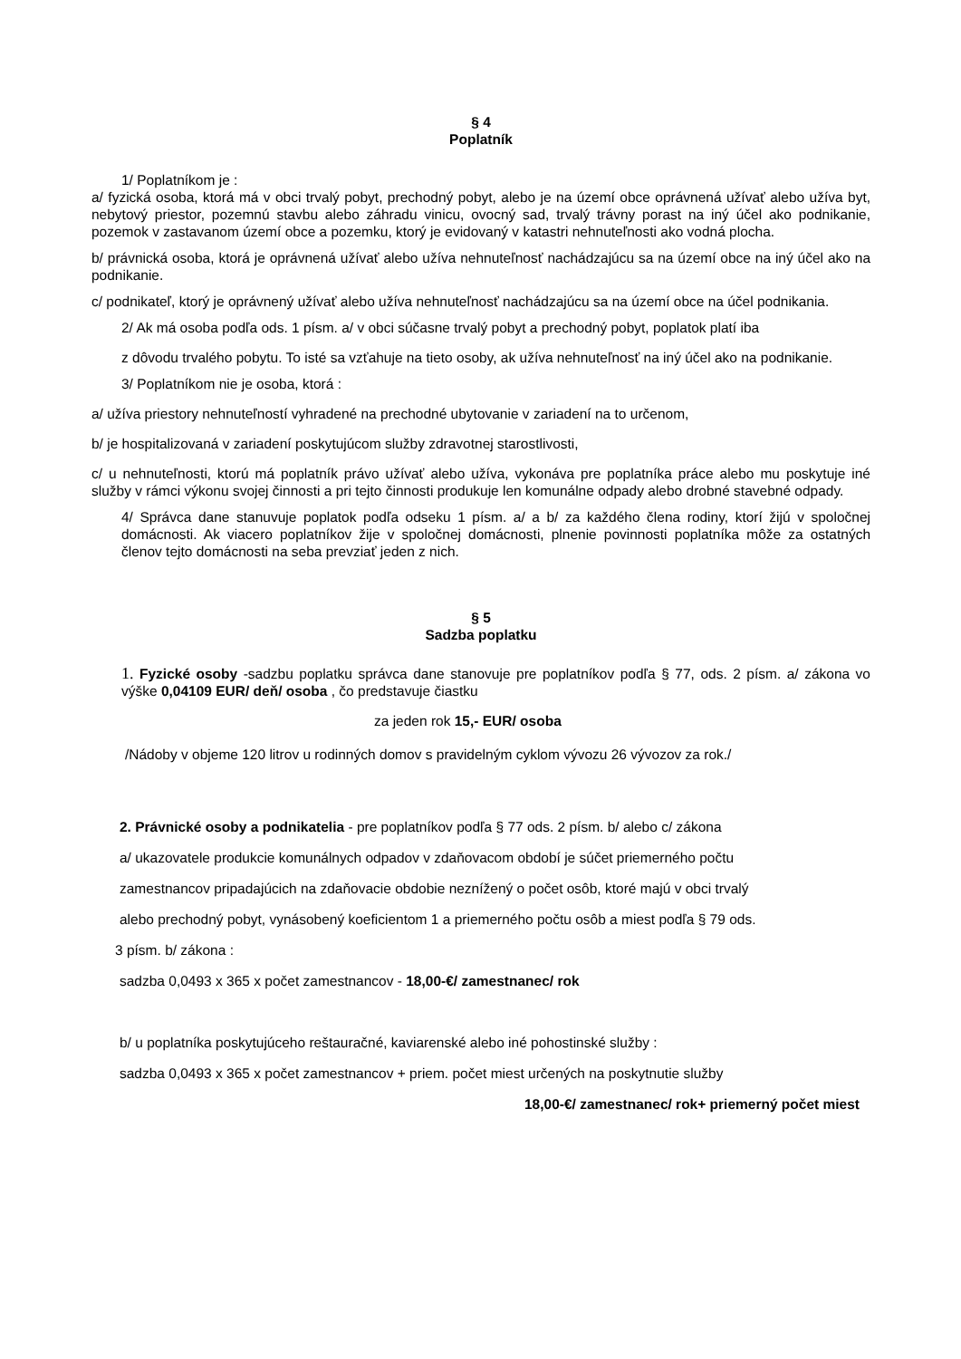§ 4
Poplatník
1/ Poplatníkom je :
a/ fyzická osoba, ktorá má v obci trvalý pobyt, prechodný pobyt, alebo je na území obce oprávnená užívať alebo užíva byt, nebytový priestor, pozemnú stavbu alebo záhradu vinicu, ovocný sad, trvalý trávny porast na iný účel ako podnikanie, pozemok v zastavanom území obce a pozemku, ktorý je evidovaný v katastri nehnuteľnosti ako vodná plocha.
b/ právnická osoba, ktorá je oprávnená užívať alebo užíva nehnuteľnosť nachádzajúcu sa na území obce na iný účel ako na podnikanie.
c/ podnikateľ, ktorý je oprávnený užívať alebo užíva nehnuteľnosť nachádzajúcu sa na území obce na účel podnikania.
2/ Ak má osoba podľa ods. 1 písm. a/ v obci súčasne trvalý pobyt a prechodný pobyt, poplatok platí iba
z dôvodu trvalého pobytu. To isté sa vzťahuje na tieto osoby, ak užíva nehnuteľnosť na iný účel ako na podnikanie.
3/ Poplatníkom nie je osoba, ktorá :
a/ užíva priestory nehnuteľností vyhradené na prechodné ubytovanie v zariadení na to určenom,
b/ je hospitalizovaná v zariadení poskytujúcom služby zdravotnej starostlivosti,
c/ u nehnuteľnosti, ktorú má poplatník právo užívať alebo užíva, vykonáva pre poplatníka práce alebo mu poskytuje iné služby v rámci výkonu svojej činnosti a pri tejto činnosti produkuje len komunálne odpady alebo drobné stavebné odpady.
4/ Správca dane stanuvuje poplatok podľa odseku 1 písm. a/ a b/ za každého člena rodiny, ktorí žijú v spoločnej domácnosti. Ak viacero poplatníkov žije v spoločnej domácnosti, plnenie povinnosti poplatníka môže za ostatných členov tejto domácnosti na seba prevziať jeden z nich.
§ 5
Sadzba poplatku
1. Fyzické osoby -sadzbu poplatku správca dane stanovuje pre poplatníkov podľa § 77, ods. 2 písm. a/ zákona vo výške 0,04109 EUR/ deň/ osoba , čo predstavuje čiastku
za jeden rok 15,- EUR/ osoba
/Nádoby v objeme 120 litrov u rodinných domov s pravidelným cyklom vývozu 26 vývozov za rok./
2. Právnické osoby a podnikatelia - pre poplatníkov podľa § 77 ods. 2 písm. b/ alebo c/ zákona
a/ ukazovatele produkcie komunálnych odpadov v zdaňovacom období je súčet priemerného počtu
zamestnancov pripadajúcich na zdaňovacie obdobie neznížený o počet osôb, ktoré majú v obci trvalý
alebo prechodný pobyt, vynásobený koeficientom 1 a priemerného počtu osôb a miest podľa § 79 ods.
3 písm. b/ zákona :
sadzba 0,0493 x 365 x počet zamestnancov - 18,00-€/ zamestnanec/ rok
b/ u poplatníka poskytujúceho reštauračné, kaviarenské alebo iné pohostinské služby :
sadzba 0,0493 x 365 x počet zamestnancov + priem. počet miest určených na poskytnutie služby
18,00-€/ zamestnanec/ rok+ priemerný počet miest